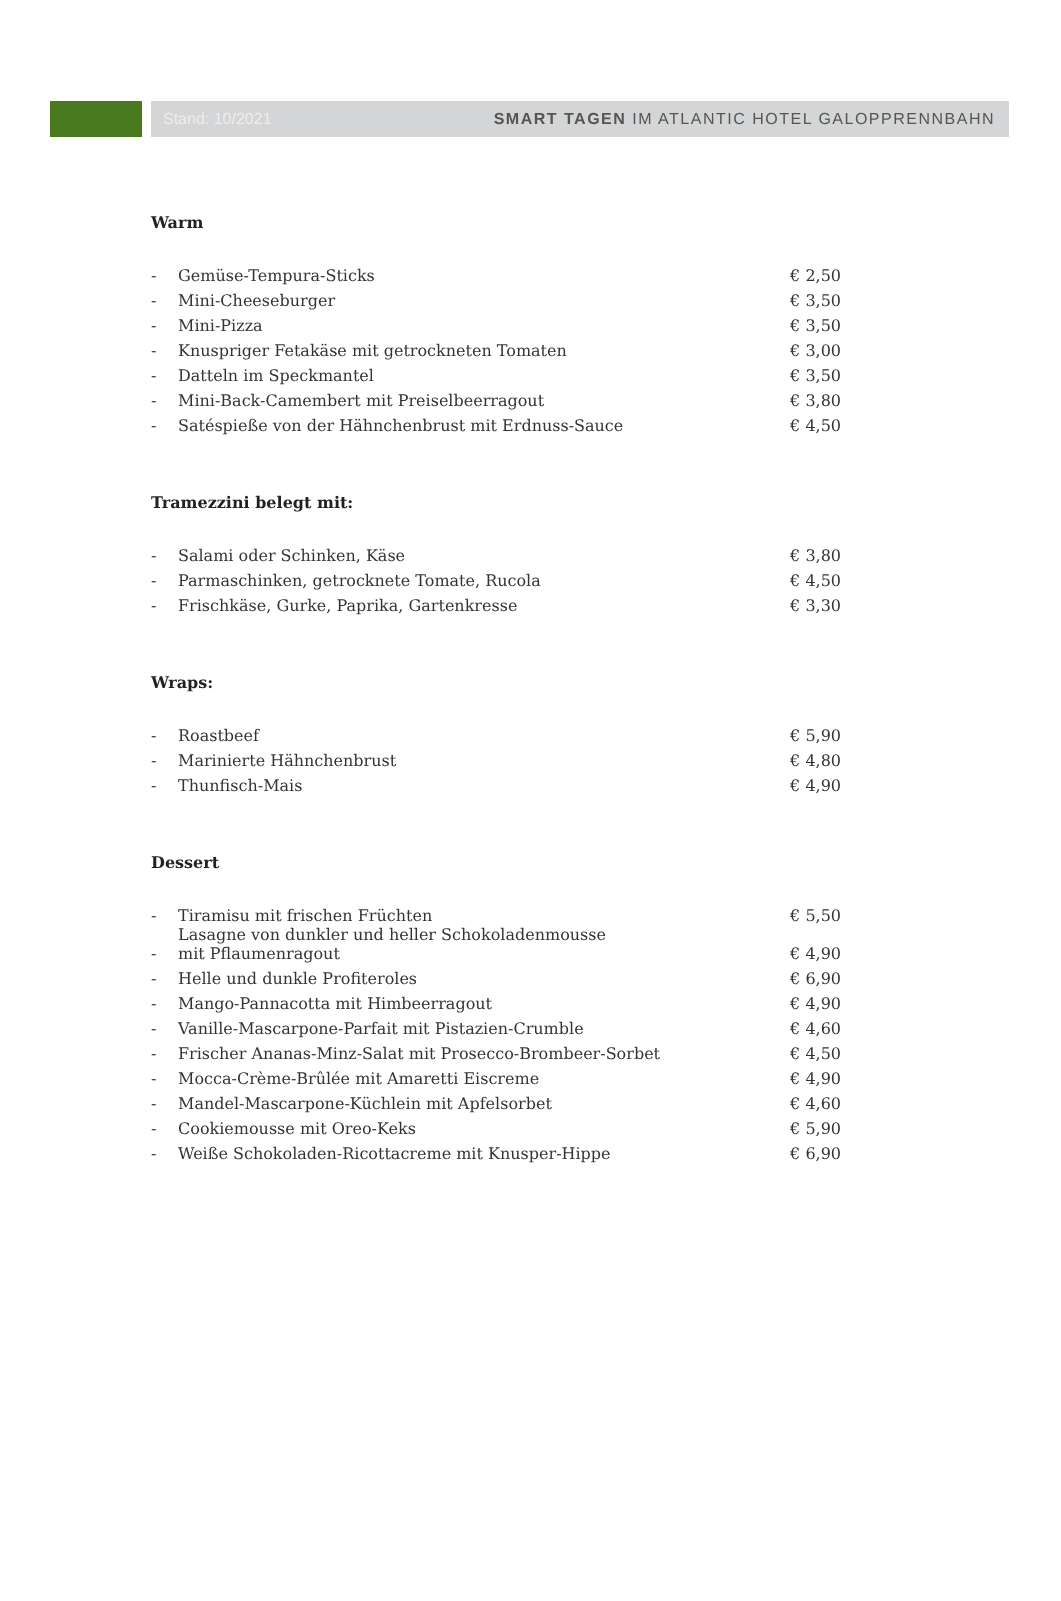Stand: 10/2021 SMART TAGEN IM ATLANTIC HOTEL GALOPPRENNBAHN
Warm
| - | Gemüse-Tempura-Sticks | € 2,50 |
| - | Mini-Cheeseburger | € 3,50 |
| - | Mini-Pizza | € 3,50 |
| - | Knuspriger Fetakäse mit getrockneten Tomaten | € 3,00 |
| - | Datteln im Speckmantel | € 3,50 |
| - | Mini-Back-Camembert mit Preiselbeerragout | € 3,80 |
| - | Satéspieße von der Hähnchenbrust mit Erdnuss-Sauce | € 4,50 |
Tramezzini belegt mit:
| - | Salami oder Schinken, Käse | € 3,80 |
| - | Parmaschinken, getrocknete Tomate, Rucola | € 4,50 |
| - | Frischkäse, Gurke, Paprika, Gartenkresse | € 3,30 |
Wraps:
| - | Roastbeef | € 5,90 |
| - | Marinierte Hähnchenbrust | € 4,80 |
| - | Thunfisch-Mais | € 4,90 |
Dessert
| - | Tiramisu mit frischen Früchten | € 5,50 |
| - | Lasagne von dunkler und heller Schokoladenmousse mit Pflaumenragout | € 4,90 |
| - | Helle und dunkle Profiteroles | € 6,90 |
| - | Mango-Pannacotta mit Himbeerragout | € 4,90 |
| - | Vanille-Mascarpone-Parfait mit Pistazien-Crumble | € 4,60 |
| - | Frischer Ananas-Minz-Salat mit Prosecco-Brombeer-Sorbet | € 4,50 |
| - | Mocca-Crème-Brûlée mit Amaretti Eiscreme | € 4,90 |
| - | Mandel-Mascarpone-Küchlein mit Apfelsorbet | € 4,60 |
| - | Cookiemousse mit Oreo-Keks | € 5,90 |
| - | Weiße Schokoladen-Ricottacreme mit Knusper-Hippe | € 6,90 |